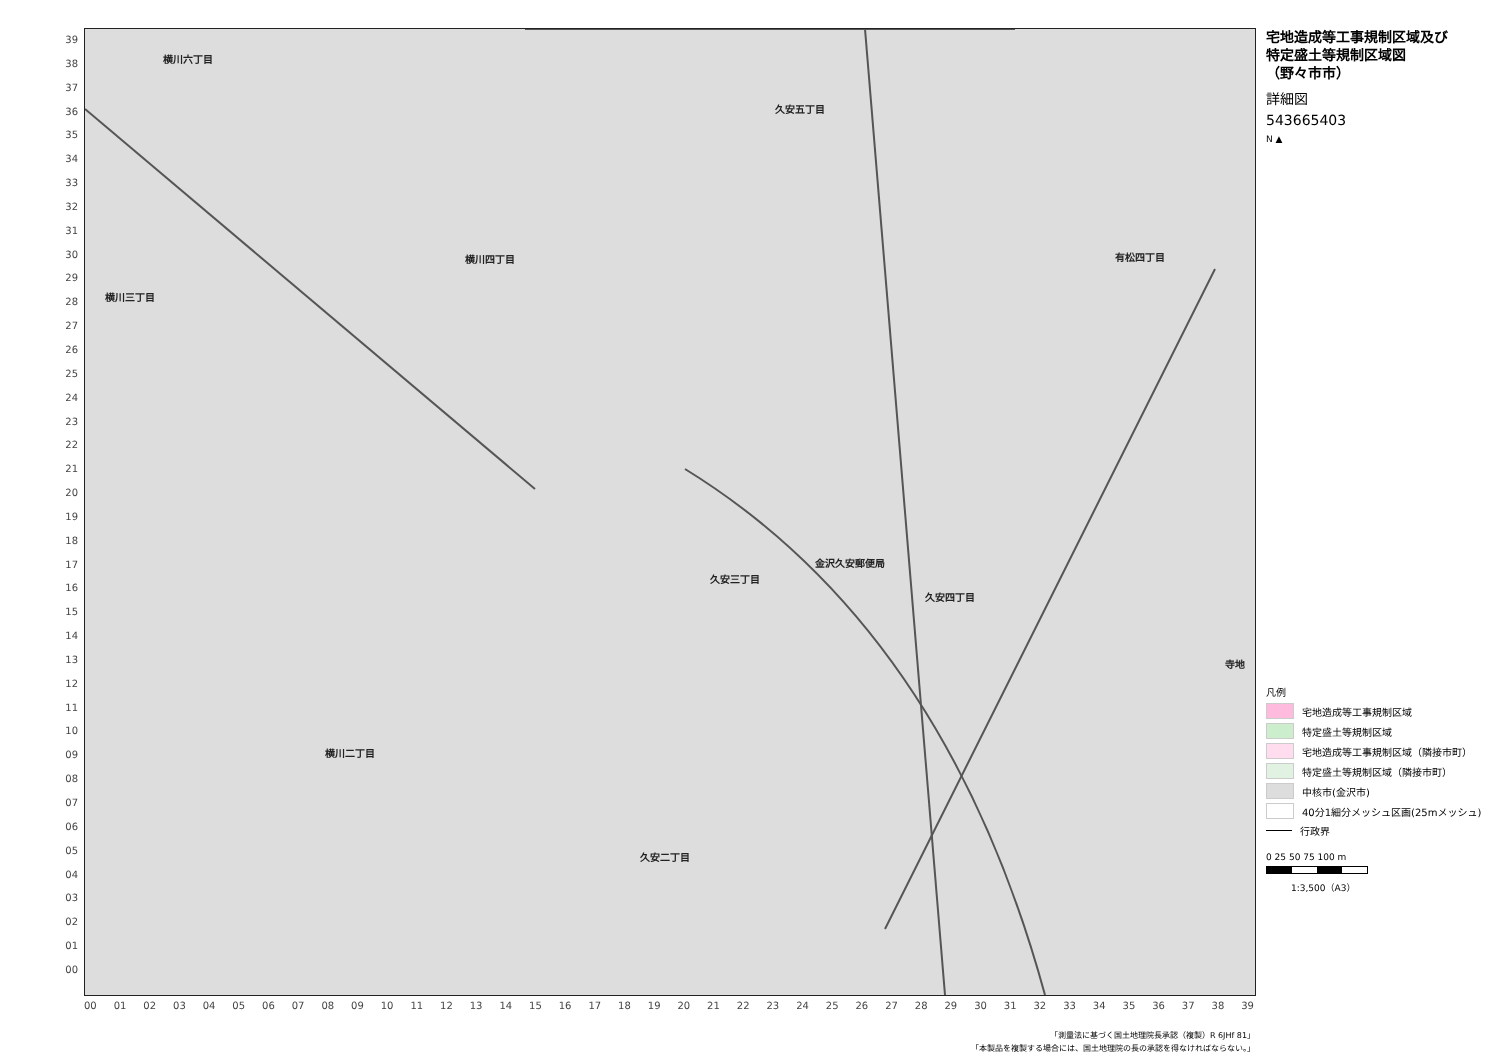39
38
37
36
35
34
33
32
31
30
29
28
27
26
25
24
23
22
21
20
19
18
17
16
15
14
13
12
11
10
09
08
07
06
05
04
03
02
01
00
横川六丁目
久安五丁目
横川四丁目 有松四丁目
横川三丁目
金沢久安郵便局
久安三丁目
久安四丁目
寺地
横川二丁目
久安二丁目
宅地造成等工事規制区域及び
特定盛土等規制区域図
（野々市市）
詳細図
543665403
N ▲
凡例
宅地造成等工事規制区域
特定盛土等規制区域
宅地造成等工事規制区域（隣接市町）
特定盛土等規制区域（隣接市町）
中核市(金沢市)
40分1細分メッシュ区画(25mメッシュ)
行政界
0 25 50 75 100 m
1:3,500（A3）
00 01 02 03 04 05 06 07 08 09 10 11 12 13 14 15 16 17 18 19 20 21 22 23 24 25 26 27 28 29 30 31 32 33 34 35 36 37 38 39
「測量法に基づく国土地理院長承認（複製）R 6JHf 81」
「本製品を複製する場合には、国土地理院の長の承認を得なければならない。」